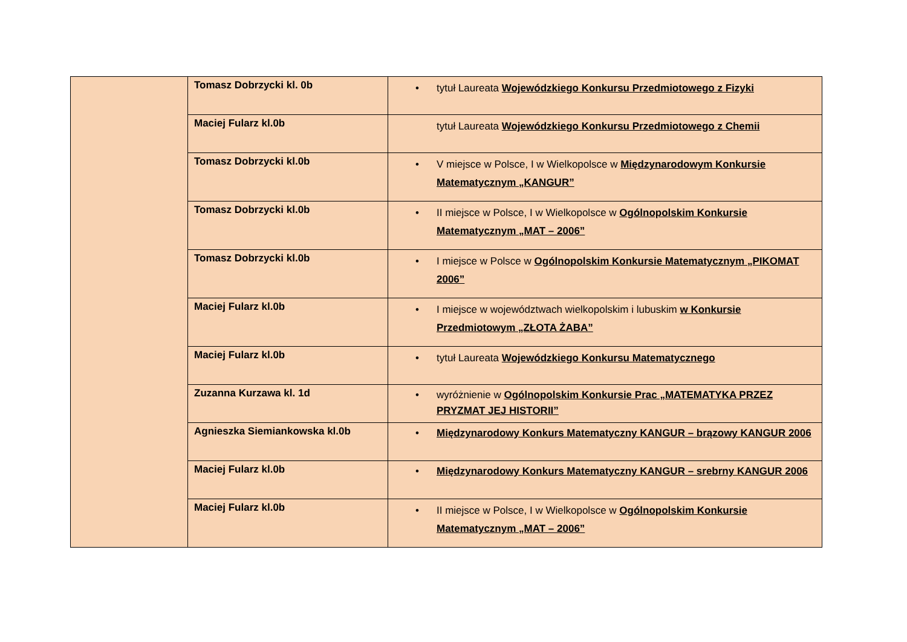| | Tomasz Dobrzycki kl. 0b | • tytuł Laureata Wojewódzkiego Konkursu Przedmiotowego z Fizyki |
| | Maciej Fularz kl.0b | tytuł Laureata Wojewódzkiego Konkursu Przedmiotowego z Chemii |
| | Tomasz Dobrzycki kl.0b | • V miejsce w Polsce, I w Wielkopolsce w Międzynarodowym Konkursie Matematycznym „KANGUR” |
| | Tomasz Dobrzycki kl.0b | • II miejsce w Polsce, I w Wielkopolsce w Ogólnopolskim Konkursie Matematycznym „MAT – 2006” |
| | Tomasz Dobrzycki kl.0b | • I miejsce w Polsce w Ogólnopolskim Konkursie Matematycznym „PIKOMAT 2006” |
| | Maciej Fularz kl.0b | • I miejsce w województwach wielkopolskim i lubuskim w Konkursie Przedmiotowym „ZŁOTA ŻABA” |
| | Maciej Fularz kl.0b | • tytuł Laureata Wojewódzkiego Konkursu Matematycznego |
| | Zuzanna Kurzawa kl. 1d | • wyróżnienie w Ogólnopolskim Konkursie Prac „MATEMATYKA PRZEZ PRYZMAT JEJ HISTORII” |
| | Agnieszka Siemiankowska kl.0b | • Międzynarodowy Konkurs Matematyczny KANGUR – brązowy KANGUR 2006 |
| | Maciej Fularz kl.0b | • Międzynarodowy Konkurs Matematyczny KANGUR – srebrny KANGUR 2006 |
| | Maciej Fularz kl.0b | • II miejsce w Polsce, I w Wielkopolsce w Ogólnopolskim Konkursie Matematycznym „MAT – 2006” |